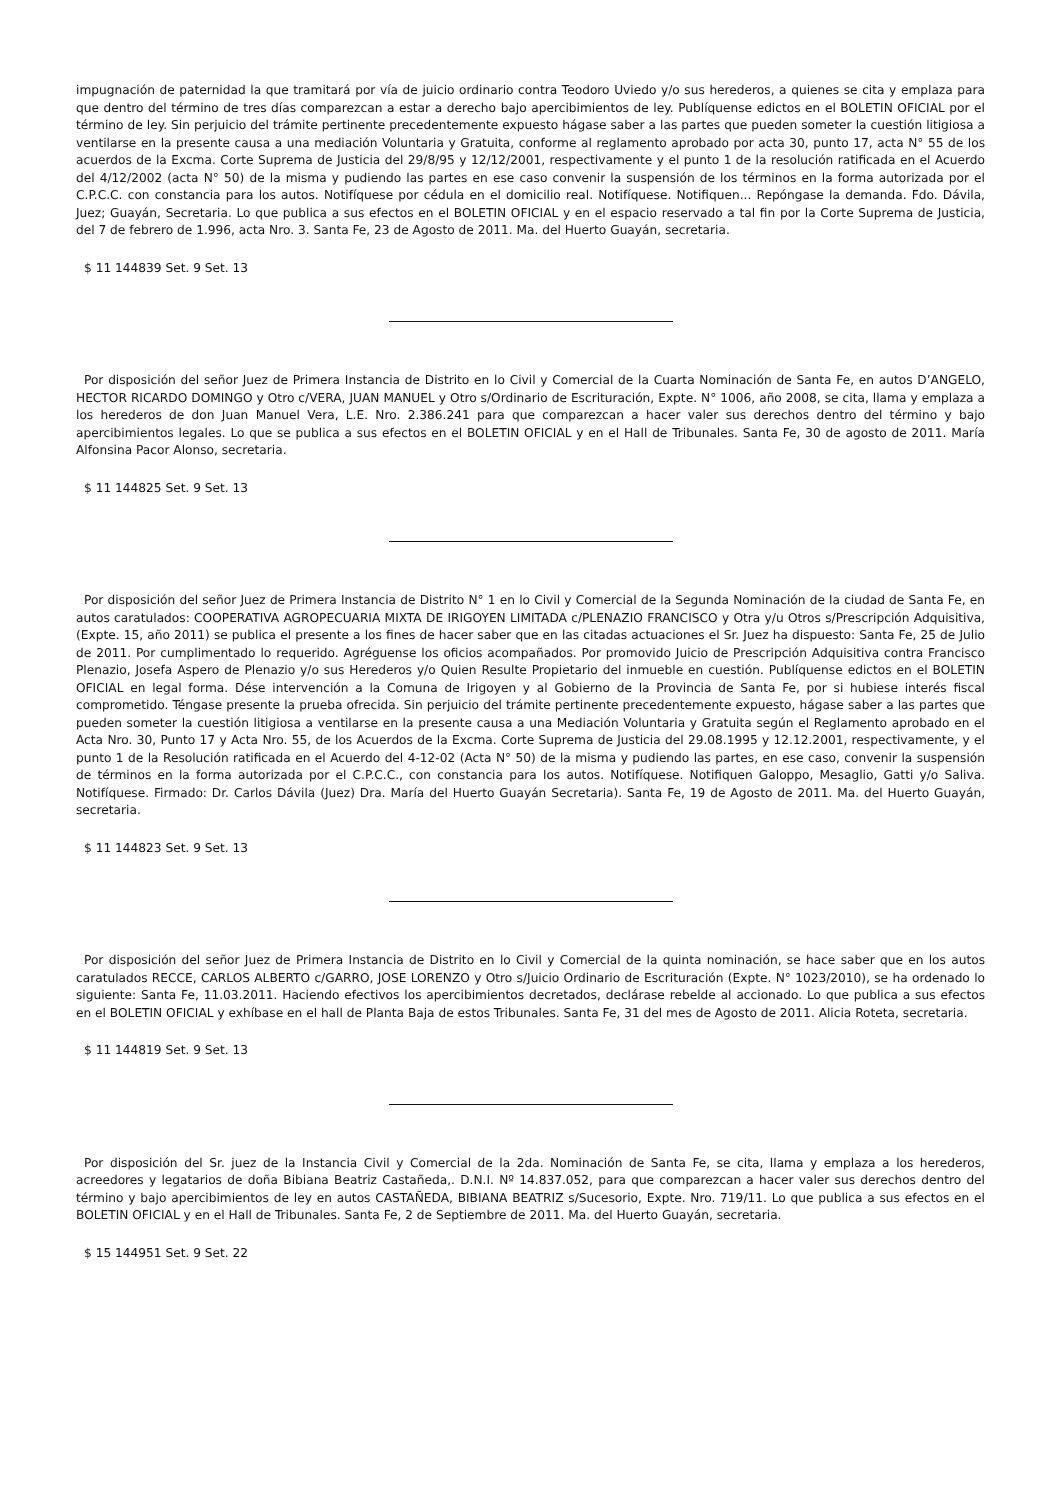impugnación de paternidad la que tramitará por vía de juicio ordinario contra Teodoro Uviedo y/o sus herederos, a quienes se cita y emplaza para que dentro del término de tres días comparezcan a estar a derecho bajo apercibimientos de ley. Publíquense edictos en el BOLETIN OFICIAL por el término de ley. Sin perjuicio del trámite pertinente precedentemente expuesto hágase saber a las partes que pueden someter la cuestión litigiosa a ventilarse en la presente causa a una mediación Voluntaria y Gratuita, conforme al reglamento aprobado por acta 30, punto 17, acta N° 55 de los acuerdos de la Excma. Corte Suprema de Justicia del 29/8/95 y 12/12/2001, respectivamente y el punto 1 de la resolución ratificada en el Acuerdo del 4/12/2002 (acta N° 50) de la misma y pudiendo las partes en ese caso convenir la suspensión de los términos en la forma autorizada por el C.P.C.C. con constancia para los autos. Notifíquese por cédula en el domicilio real. Notifíquese. Notifiquen... Repóngase la demanda. Fdo. Dávila, Juez; Guayán, Secretaria. Lo que publica a sus efectos en el BOLETIN OFICIAL y en el espacio reservado a tal fin por la Corte Suprema de Justicia, del 7 de febrero de 1.996, acta Nro. 3. Santa Fe, 23 de Agosto de 2011. Ma. del Huerto Guayán, secretaria.
$ 11 144839 Set. 9 Set. 13
Por disposición del señor Juez de Primera Instancia de Distrito en lo Civil y Comercial de la Cuarta Nominación de Santa Fe, en autos D’ANGELO, HECTOR RICARDO DOMINGO y Otro c/VERA, JUAN MANUEL y Otro s/Ordinario de Escrituración, Expte. N° 1006, año 2008, se cita, llama y emplaza a los herederos de don Juan Manuel Vera, L.E. Nro. 2.386.241 para que comparezcan a hacer valer sus derechos dentro del término y bajo apercibimientos legales. Lo que se publica a sus efectos en el BOLETIN OFICIAL y en el Hall de Tribunales. Santa Fe, 30 de agosto de 2011. María Alfonsina Pacor Alonso, secretaria.
$ 11 144825 Set. 9 Set. 13
Por disposición del señor Juez de Primera Instancia de Distrito N° 1 en lo Civil y Comercial de la Segunda Nominación de la ciudad de Santa Fe, en autos caratulados: COOPERATIVA AGROPECUARIA MIXTA DE IRIGOYEN LIMITADA c/PLENAZIO FRANCISCO y Otra y/u Otros s/Prescripción Adquisitiva, (Expte. 15, año 2011) se publica el presente a los fines de hacer saber que en las citadas actuaciones el Sr. Juez ha dispuesto: Santa Fe, 25 de Julio de 2011. Por cumplimentado lo requerido. Agréguense los oficios acompañados. Por promovido Juicio de Prescripción Adquisitiva contra Francisco Plenazio, Josefa Aspero de Plenazio y/o sus Herederos y/o Quien Resulte Propietario del inmueble en cuestión. Publíquense edictos en el BOLETIN OFICIAL en legal forma. Dése intervención a la Comuna de Irigoyen y al Gobierno de la Provincia de Santa Fe, por si hubiese interés fiscal comprometido. Téngase presente la prueba ofrecida. Sin perjuicio del trámite pertinente precedentemente expuesto, hágase saber a las partes que pueden someter la cuestión litigiosa a ventilarse en la presente causa a una Mediación Voluntaria y Gratuita según el Reglamento aprobado en el Acta Nro. 30, Punto 17 y Acta Nro. 55, de los Acuerdos de la Excma. Corte Suprema de Justicia del 29.08.1995 y 12.12.2001, respectivamente, y el punto 1 de la Resolución ratificada en el Acuerdo del 4-12-02 (Acta N° 50) de la misma y pudiendo las partes, en ese caso, convenir la suspensión de términos en la forma autorizada por el C.P.C.C., con constancia para los autos. Notifíquese. Notifiquen Galoppo, Mesaglio, Gatti y/o Saliva. Notifíquese. Firmado: Dr. Carlos Dávila (Juez) Dra. María del Huerto Guayán Secretaria). Santa Fe, 19 de Agosto de 2011. Ma. del Huerto Guayán, secretaria.
$ 11 144823 Set. 9 Set. 13
Por disposición del señor Juez de Primera Instancia de Distrito en lo Civil y Comercial de la quinta nominación, se hace saber que en los autos caratulados RECCE, CARLOS ALBERTO c/GARRO, JOSE LORENZO y Otro s/Juicio Ordinario de Escrituración (Expte. N° 1023/2010), se ha ordenado lo siguiente: Santa Fe, 11.03.2011. Haciendo efectivos los apercibimientos decretados, declárase rebelde al accionado. Lo que publica a sus efectos en el BOLETIN OFICIAL y exhíbase en el hall de Planta Baja de estos Tribunales. Santa Fe, 31 del mes de Agosto de 2011. Alicia Roteta, secretaria.
$ 11 144819 Set. 9 Set. 13
Por disposición del Sr. juez de la Instancia Civil y Comercial de la 2da. Nominación de Santa Fe, se cita, llama y emplaza a los herederos, acreedores y legatarios de doña Bibiana Beatriz Castañeda,. D.N.I. Nº 14.837.052, para que comparezcan a hacer valer sus derechos dentro del término y bajo apercibimientos de ley en autos CASTAÑEDA, BIBIANA BEATRIZ s/Sucesorio, Expte. Nro. 719/11. Lo que publica a sus efectos en el BOLETIN OFICIAL y en el Hall de Tribunales. Santa Fe, 2 de Septiembre de 2011. Ma. del Huerto Guayán, secretaria.
$ 15 144951 Set. 9 Set. 22